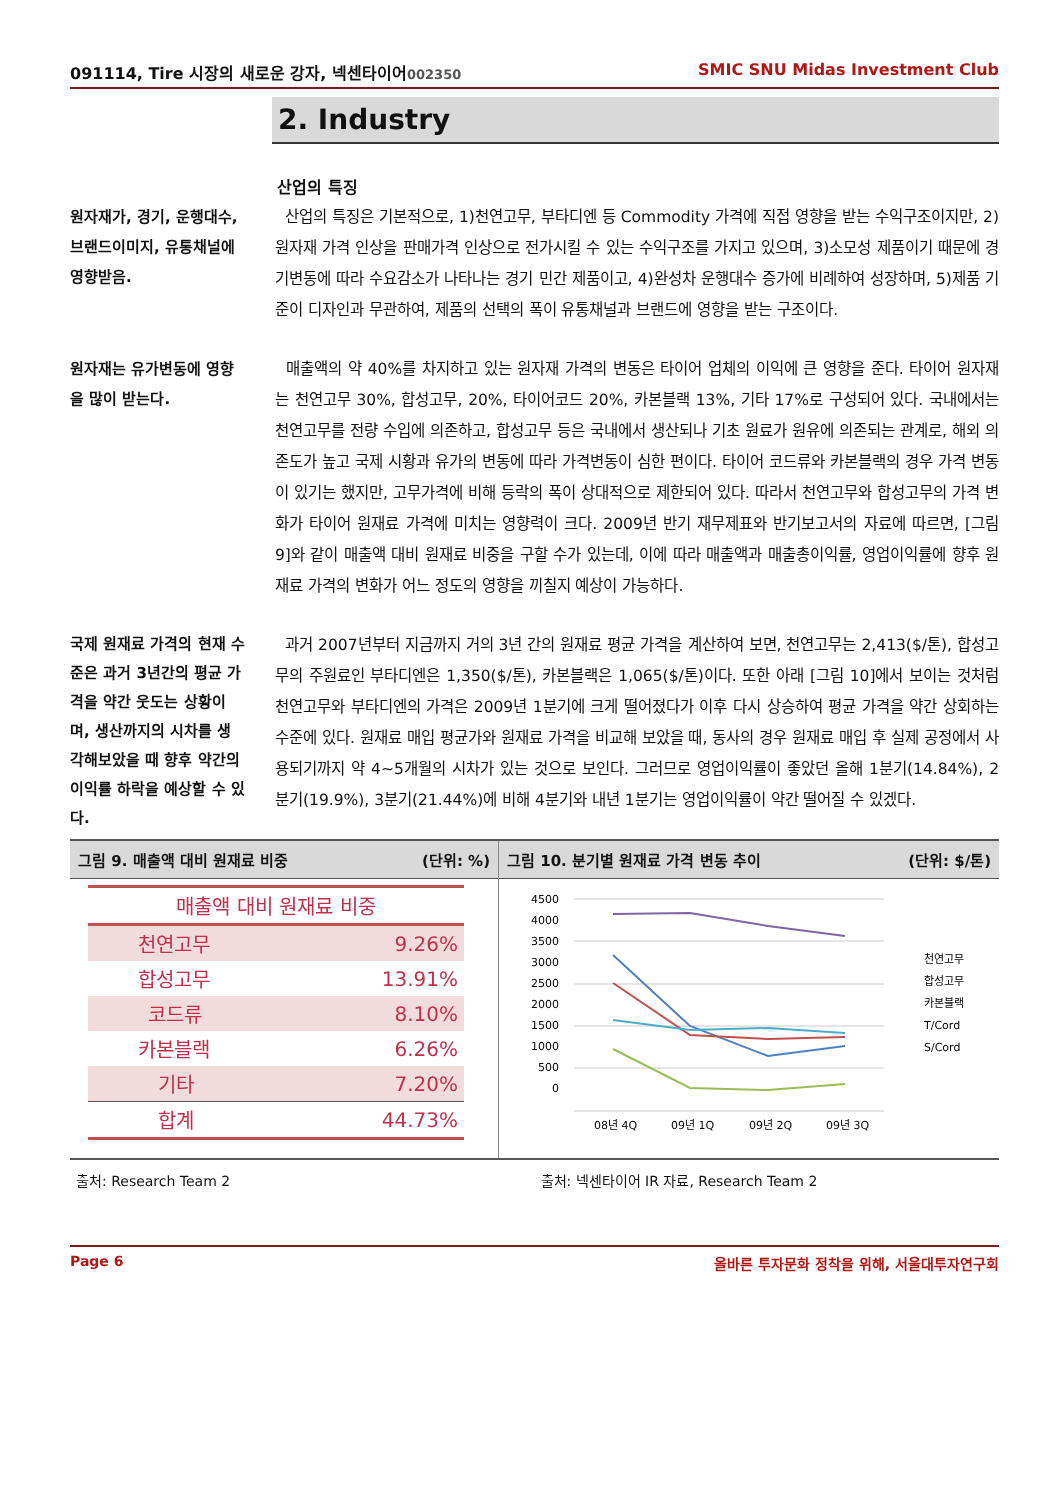091114, Tire 시장의 새로운 강자, 넥센타이어002350 SMIC SNU Midas Investment Club
2. Industry
산업의 특징
원자재가, 경기, 운행대수, 브랜드이미지, 유통채널에 영향받음.
산업의 특징은 기본적으로, 1)천연고무, 부타디엔 등 Commodity 가격에 직접 영향을 받는 수익구조이지만, 2)원자재 가격 인상을 판매가격 인상으로 전가시킬 수 있는 수익구조를 가지고 있으며, 3)소모성 제품이기 때문에 경기변동에 따라 수요감소가 나타나는 경기 민간 제품이고, 4)완성차 운행대수 증가에 비례하여 성장하며, 5)제품 기준이 디자인과 무관하여, 제품의 선택의 폭이 유통채널과 브랜드에 영향을 받는 구조이다.
원자재는 유가변동에 영향을 많이 받는다.
매출액의 약 40%를 차지하고 있는 원자재 가격의 변동은 타이어 업체의 이익에 큰 영향을 준다. 타이어 원자재는 천연고무 30%, 합성고무, 20%, 타이어코드 20%, 카본블랙 13%, 기타 17%로 구성되어 있다. 국내에서는 천연고무를 전량 수입에 의존하고, 합성고무 등은 국내에서 생산되나 기초 원료가 원유에 의존되는 관계로, 해외 의존도가 높고 국제 시황과 유가의 변동에 따라 가격변동이 심한 편이다. 타이어 코드류와 카본블랙의 경우 가격 변동이 있기는 했지만, 고무가격에 비해 등락의 폭이 상대적으로 제한되어 있다. 따라서 천연고무와 합성고무의 가격 변화가 타이어 원재료 가격에 미치는 영향력이 크다. 2009년 반기 재무제표와 반기보고서의 자료에 따르면, [그림 9]와 같이 매출액 대비 원재료 비중을 구할 수가 있는데, 이에 따라 매출액과 매출총이익률, 영업이익률에 향후 원재료 가격의 변화가 어느 정도의 영향을 끼칠지 예상이 가능하다.
국제 원재료 가격의 현재 수준은 과거 3년간의 평균 가격을 약간 웃도는 상황이며, 생산까지의 시차를 생각해보았을 때 향후 약간의 이익률 하락을 예상할 수 있다.
과거 2007년부터 지금까지 거의 3년 간의 원재료 평균 가격을 계산하여 보면, 천연고무는 2,413($/톤), 합성고무의 주원료인 부타디엔은 1,350($/톤), 카본블랙은 1,065($/톤)이다. 또한 아래 [그림 10]에서 보이는 것처럼 천연고무와 부타디엔의 가격은 2009년 1분기에 크게 떨어졌다가 이후 다시 상승하여 평균 가격을 약간 상회하는 수준에 있다. 원재료 매입 평균가와 원재료 가격을 비교해 보았을 때, 동사의 경우 원재료 매입 후 실제 공정에서 사용되기까지 약 4~5개월의 시차가 있는 것으로 보인다. 그러므로 영업이익률이 좋았던 올해 1분기(14.84%), 2분기(19.9%), 3분기(21.44%)에 비해 4분기와 내년 1분기는 영업이익률이 약간 떨어질 수 있겠다.
그림 9. 매출액 대비 원재료 비중 (단위: %)
| 매출액 대비 원재료 비중 | |
| --- | --- |
| 천연고무 | 9.26% |
| 합성고무 | 13.91% |
| 코드류 | 8.10% |
| 카본블랙 | 6.26% |
| 기타 | 7.20% |
| 합계 | 44.73% |
그림 10. 분기별 원재료 가격 변동 추이 (단위: $/톤)
4500
4000
3500
3000
2500
2000
1500
1000
500
0
08년 4Q
09년 1Q
09년 2Q
09년 3Q
천연고무
합성고무
카본블랙
T/Cord
S/Cord
출처: Research Team 2 출처: 넥센타이어 IR 자료, Research Team 2
Page 6 올바른 투자문화 정착을 위해, 서울대투자연구회